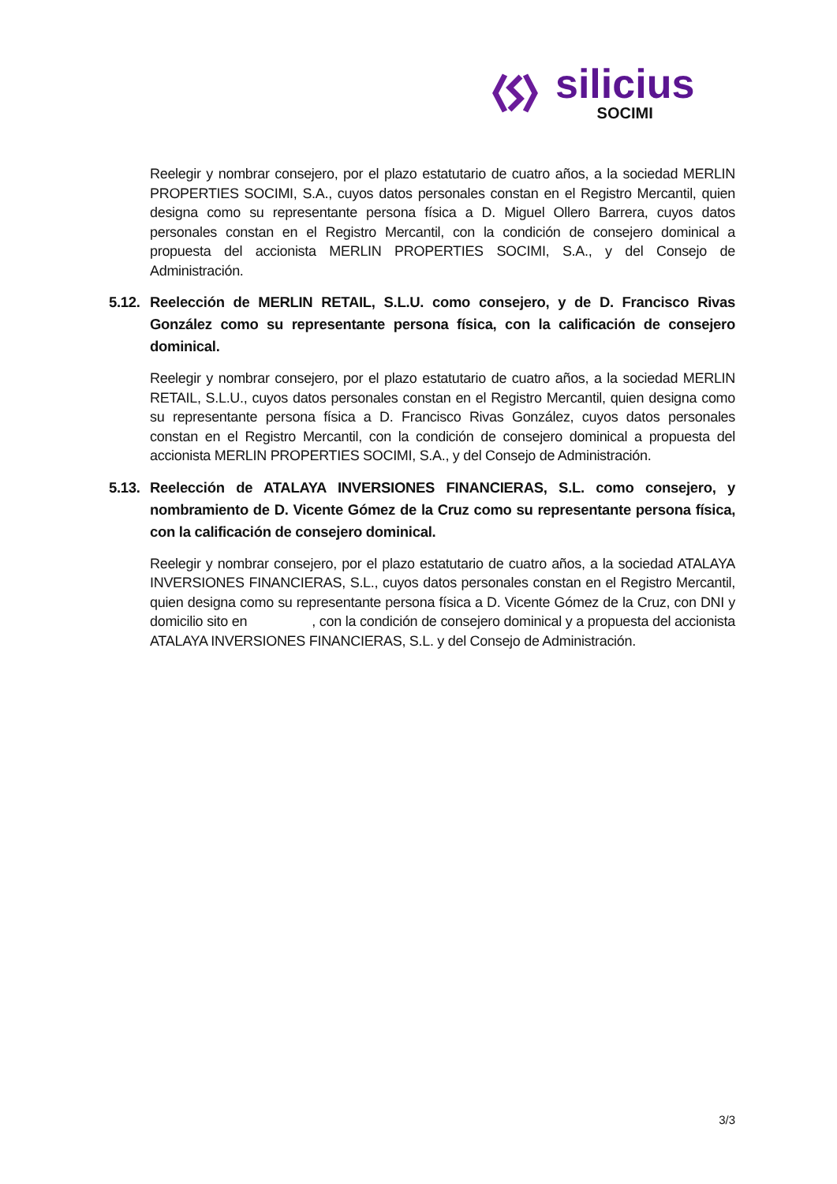silicius
SOCIMI
Reelegir y nombrar consejero, por el plazo estatutario de cuatro años, a la sociedad MERLIN PROPERTIES SOCIMI, S.A., cuyos datos personales constan en el Registro Mercantil, quien designa como su representante persona física a D. Miguel Ollero Barrera, cuyos datos personales constan en el Registro Mercantil, con la condición de consejero dominical a propuesta del accionista MERLIN PROPERTIES SOCIMI, S.A., y del Consejo de Administración.
5.12. Reelección de MERLIN RETAIL, S.L.U. como consejero, y de D. Francisco Rivas González como su representante persona física, con la calificación de consejero dominical.
Reelegir y nombrar consejero, por el plazo estatutario de cuatro años, a la sociedad MERLIN RETAIL, S.L.U., cuyos datos personales constan en el Registro Mercantil, quien designa como su representante persona física a D. Francisco Rivas González, cuyos datos personales constan en el Registro Mercantil, con la condición de consejero dominical a propuesta del accionista MERLIN PROPERTIES SOCIMI, S.A., y del Consejo de Administración.
5.13. Reelección de ATALAYA INVERSIONES FINANCIERAS, S.L. como consejero, y nombramiento de D. Vicente Gómez de la Cruz como su representante persona física, con la calificación de consejero dominical.
Reelegir y nombrar consejero, por el plazo estatutario de cuatro años, a la sociedad ATALAYA INVERSIONES FINANCIERAS, S.L., cuyos datos personales constan en el Registro Mercantil, quien designa como su representante persona física a D. Vicente Gómez de la Cruz, con DNI y domicilio sito en , con la condición de consejero dominical y a propuesta del accionista ATALAYA INVERSIONES FINANCIERAS, S.L. y del Consejo de Administración.
3/3